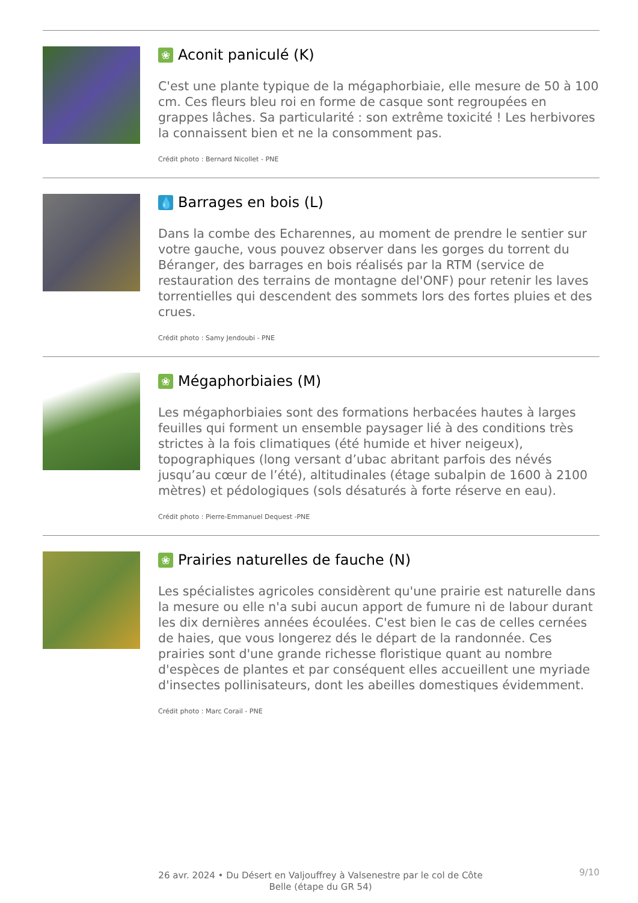❀ Aconit paniculé (K)
C'est une plante typique de la mégaphorbiaie, elle mesure de 50 à 100 cm. Ces fleurs bleu roi en forme de casque sont regroupées en grappes lâches. Sa particularité : son extrême toxicité ! Les herbivores la connaissent bien et ne la consomment pas.
Crédit photo : Bernard Nicollet - PNE
💧 Barrages en bois (L)
Dans la combe des Echarennes, au moment de prendre le sentier sur votre gauche, vous pouvez observer dans les gorges du torrent du Béranger, des barrages en bois réalisés par la RTM (service de restauration des terrains de montagne del'ONF) pour retenir les laves torrentielles qui descendent des sommets lors des fortes pluies et des crues.
Crédit photo : Samy Jendoubi - PNE
❀ Mégaphorbiaies (M)
Les mégaphorbiaies sont des formations herbacées hautes à larges feuilles qui forment un ensemble paysager lié à des conditions très strictes à la fois climatiques (été humide et hiver neigeux), topographiques (long versant d’ubac abritant parfois des névés jusqu’au cœur de l’été), altitudinales (étage subalpin de 1600 à 2100 mètres) et pédologiques (sols désaturés à forte réserve en eau).
Crédit photo : Pierre-Emmanuel Dequest -PNE
❀ Prairies naturelles de fauche (N)
Les spécialistes agricoles considèrent qu'une prairie est naturelle dans la mesure ou elle n'a subi aucun apport de fumure ni de labour durant les dix dernières années écoulées. C'est bien le cas de celles cernées de haies, que vous longerez dés le départ de la randonnée. Ces prairies sont d'une grande richesse floristique quant au nombre d'espèces de plantes et par conséquent elles accueillent une myriade d'insectes pollinisateurs, dont les abeilles domestiques évidemment.
Crédit photo : Marc Corail - PNE
26 avr. 2024 • Du Désert en Valjouffrey à Valsenestre par le col de Côte Belle (étape du GR 54)
9/10